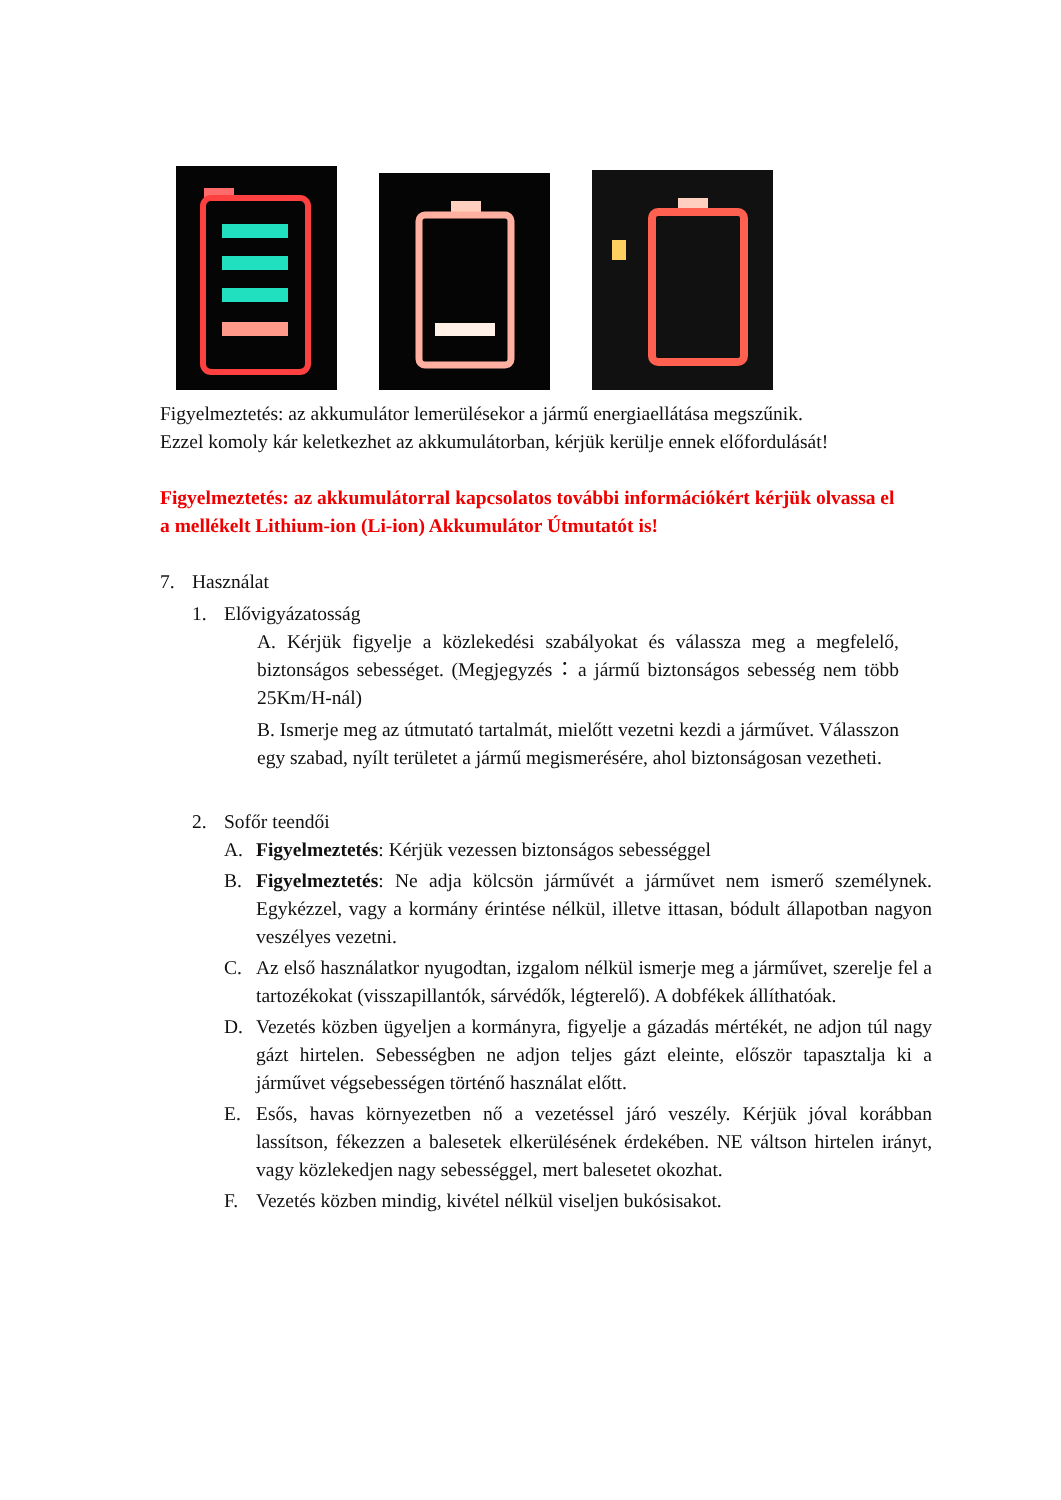Figyelmeztetés: az akkumulátor lemerülésekor a jármű energiaellátása megszűnik.
Ezzel komoly kár keletkezhet az akkumulátorban, kérjük kerülje ennek előfordulását!
Figyelmeztetés: az akkumulátorral kapcsolatos további információkért kérjük olvassa el a mellékelt Lithium-ion (Li-ion) Akkumulátor Útmutatót is!
7. Használat
1. Elővigyázatosság
A. Kérjük figyelje a közlekedési szabályokat és válassza meg a megfelelő, biztonságos sebességet. (Megjegyzés：a jármű biztonságos sebesség nem több 25Km/H-nál)
B. Ismerje meg az útmutató tartalmát, mielőtt vezetni kezdi a járművet. Válasszon egy szabad, nyílt területet a jármű megismerésére, ahol biztonságosan vezetheti.
2. Sofőr teendői
A. Figyelmeztetés: Kérjük vezessen biztonságos sebességgel
B. Figyelmeztetés: Ne adja kölcsön járművét a járművet nem ismerő személynek. Egykézzel, vagy a kormány érintése nélkül, illetve ittasan, bódult állapotban nagyon veszélyes vezetni.
C. Az első használatkor nyugodtan, izgalom nélkül ismerje meg a járművet, szerelje fel a tartozékokat (visszapillantók, sárvédők, légterelő). A dobfékek állíthatóak.
D. Vezetés közben ügyeljen a kormányra, figyelje a gázadás mértékét, ne adjon túl nagy gázt hirtelen. Sebességben ne adjon teljes gázt eleinte, először tapasztalja ki a járművet végsebességen történő használat előtt.
E. Esős, havas környezetben nő a vezetéssel járó veszély. Kérjük jóval korábban lassítson, fékezzen a balesetek elkerülésének érdekében. NE váltson hirtelen irányt, vagy közlekedjen nagy sebességgel, mert balesetet okozhat.
F. Vezetés közben mindig, kivétel nélkül viseljen bukósisakot.